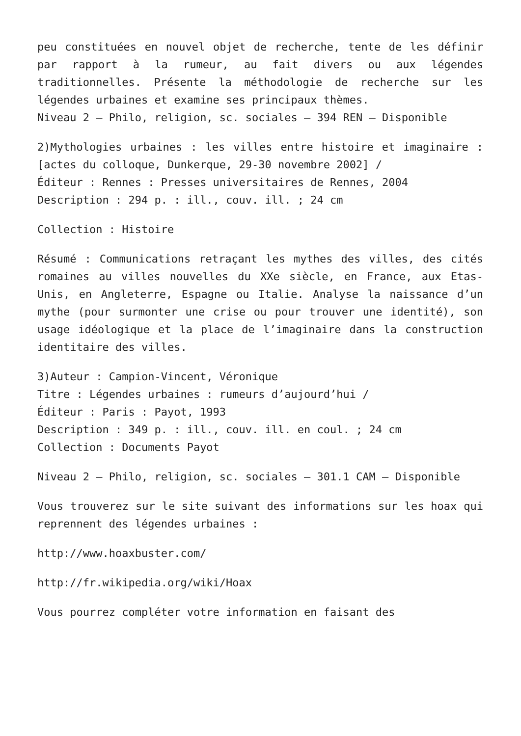peu constituées en nouvel objet de recherche, tente de les définir par rapport à la rumeur, au fait divers ou aux légendes traditionnelles. Présente la méthodologie de recherche sur les légendes urbaines et examine ses principaux thèmes.
Niveau 2 – Philo, religion, sc. sociales – 394 REN – Disponible
2)Mythologies urbaines : les villes entre histoire et imaginaire : [actes du colloque, Dunkerque, 29-30 novembre 2002] /
Éditeur : Rennes : Presses universitaires de Rennes, 2004
Description : 294 p. : ill., couv. ill. ; 24 cm
Collection : Histoire
Résumé : Communications retraçant les mythes des villes, des cités romaines au villes nouvelles du XXe siècle, en France, aux Etas-Unis, en Angleterre, Espagne ou Italie. Analyse la naissance d’un mythe (pour surmonter une crise ou pour trouver une identité), son usage idéologique et la place de l’imaginaire dans la construction identitaire des villes.
3)Auteur : Campion-Vincent, Véronique
Titre : Légendes urbaines : rumeurs d’aujourd’hui /
Éditeur : Paris : Payot, 1993
Description : 349 p. : ill., couv. ill. en coul. ; 24 cm
Collection : Documents Payot
Niveau 2 – Philo, religion, sc. sociales – 301.1 CAM – Disponible
Vous trouverez sur le site suivant des informations sur les hoax qui reprennent des légendes urbaines :
http://www.hoaxbuster.com/
http://fr.wikipedia.org/wiki/Hoax
Vous pourrez compléter votre information en faisant des